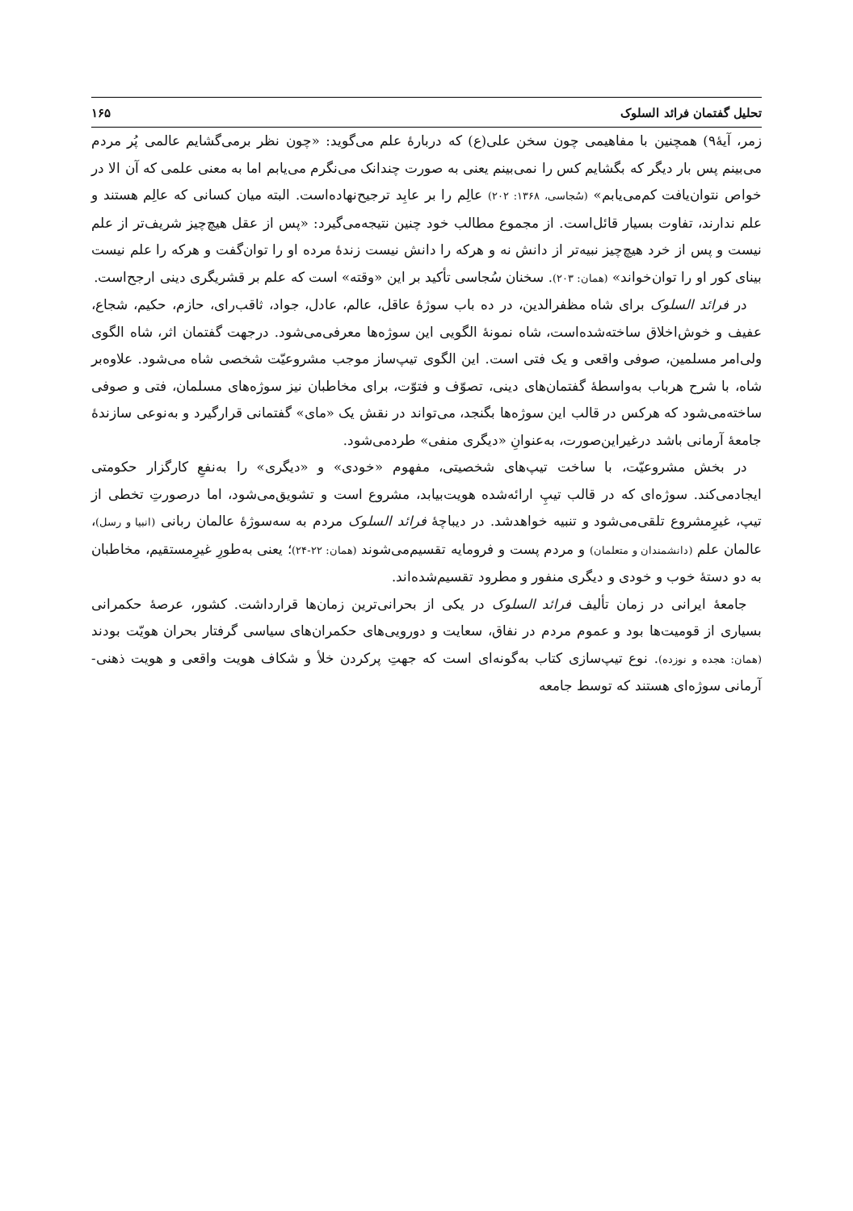تحلیل گفتمان فرائد السلوک ۱۶۵
زمر، آیهٔ۹) همچنین با مفاهیمی چون سخن علی(ع) که دربارهٔ علم می‌گوید: «چون نظر برمی‌گشایم عالمی پُر مردم می‌بینم پس بار دیگر که بگشایم کس را نمی‌بینم یعنی به صورت چندانک می‌نگرم می‌یابم اما به معنی علمی که آن الا در خواص نتوان‌یافت کم‌می‌یابم» (سُجاسی، ۱۳۶۸: ۲۰۲) عالِم را بر عابِد ترجیح‌نهاده‌است. البته میان کسانی که عالِم هستند و علم ندارند، تفاوت بسیار قائل‌است. از مجموع مطالب خود چنین نتیجه‌می‌گیرد: «پس از عقل هیچ‌چیز شریف‌تر از علم نیست و پس از خرد هیچ‌چیز نبیه‌تر از دانش نه و هرکه را دانش نیست زندهٔ مرده او را توان‌گفت و هرکه را علم نیست بینای کور او را توان‌خواند» (همان: ۲۰۳). سخنان سُجاسی تأکید بر این «وقته» است که علم بر قشریگری دینی ارجح‌است.
در فرائد السلوک برای شاه مظفرالدین، در ده باب سوژهٔ عاقل، عالم، عادل، جواد، ثاقب‌رای، حازم، حکیم، شجاع، عفیف و خوش‌اخلاق ساخته‌شده‌است، شاه نمونهٔ الگویی این سوژه‌ها معرفی‌می‌شود. درجهت گفتمان اثر، شاه الگوی ولی‌امر مسلمین، صوفی واقعی و یک فتی است. این الگوی تیپ‌ساز موجب مشروعیّت شخصی شاه می‌شود. علاوه‌بر شاه، با شرح هرباب به‌واسطهٔ گفتمان‌های دینی، تصوّف و فتوّت، برای مخاطبان نیز سوژه‌های مسلمان، فتی و صوفی ساخته‌می‌شود که هرکس در قالب این سوژه‌ها بگنجد، می‌تواند در نقش یک «مای» گفتمانی قرارگیرد و به‌نوعی سازندهٔ جامعهٔ آرمانی باشد درغیراین‌صورت، به‌عنوانِ «دیگری منفی» طردمی‌شود.
در بخش مشروعیّت، با ساخت تیپ‌های شخصیتی، مفهوم «خودی» و «دیگری» را به‌نفعِ کارگزار حکومتی ایجادمی‌کند. سوژه‌ای که در قالب تیپِ ارائه‌شده هویت‌بیابد، مشروع است و تشویق‌می‌شود، اما درصورتِ تخطی از تیپ، غیرِمشروع تلقی‌می‌شود و تنبیه خواهدشد. در دیباچهٔ فرائد السلوک مردم به سه‌سوژهٔ عالمان ربانی (انبیا و رسل)، عالمان علم (دانشمندان و متعلمان) و مردم پست و فرومایه تقسیم‌می‌شوند (همان: ۲۲-۲۴)؛ یعنی به‌طورِ غیرِمستقیم، مخاطبان به دو دستهٔ خوب و خودی و دیگری منفور و مطرود تقسیم‌شده‌اند.
جامعهٔ ایرانی در زمان تألیف فرائد السلوک در یکی از بحرانی‌ترین زمان‌ها قرارداشت. کشور، عرصهٔ حکمرانی بسیاری از قومیت‌ها بود و عموم مردم در نفاق، سعایت و دورویی‌های حکمران‌های سیاسی گرفتار بحران هویّت بودند (همان: هجده و نوزده). نوع تیپ‌سازی کتاب به‌گونه‌ای است که جهتِ پرکردن خلأ و شکاف هویت واقعی و هویت ذهنی- آرمانی سوژه‌ای هستند که توسط جامعه